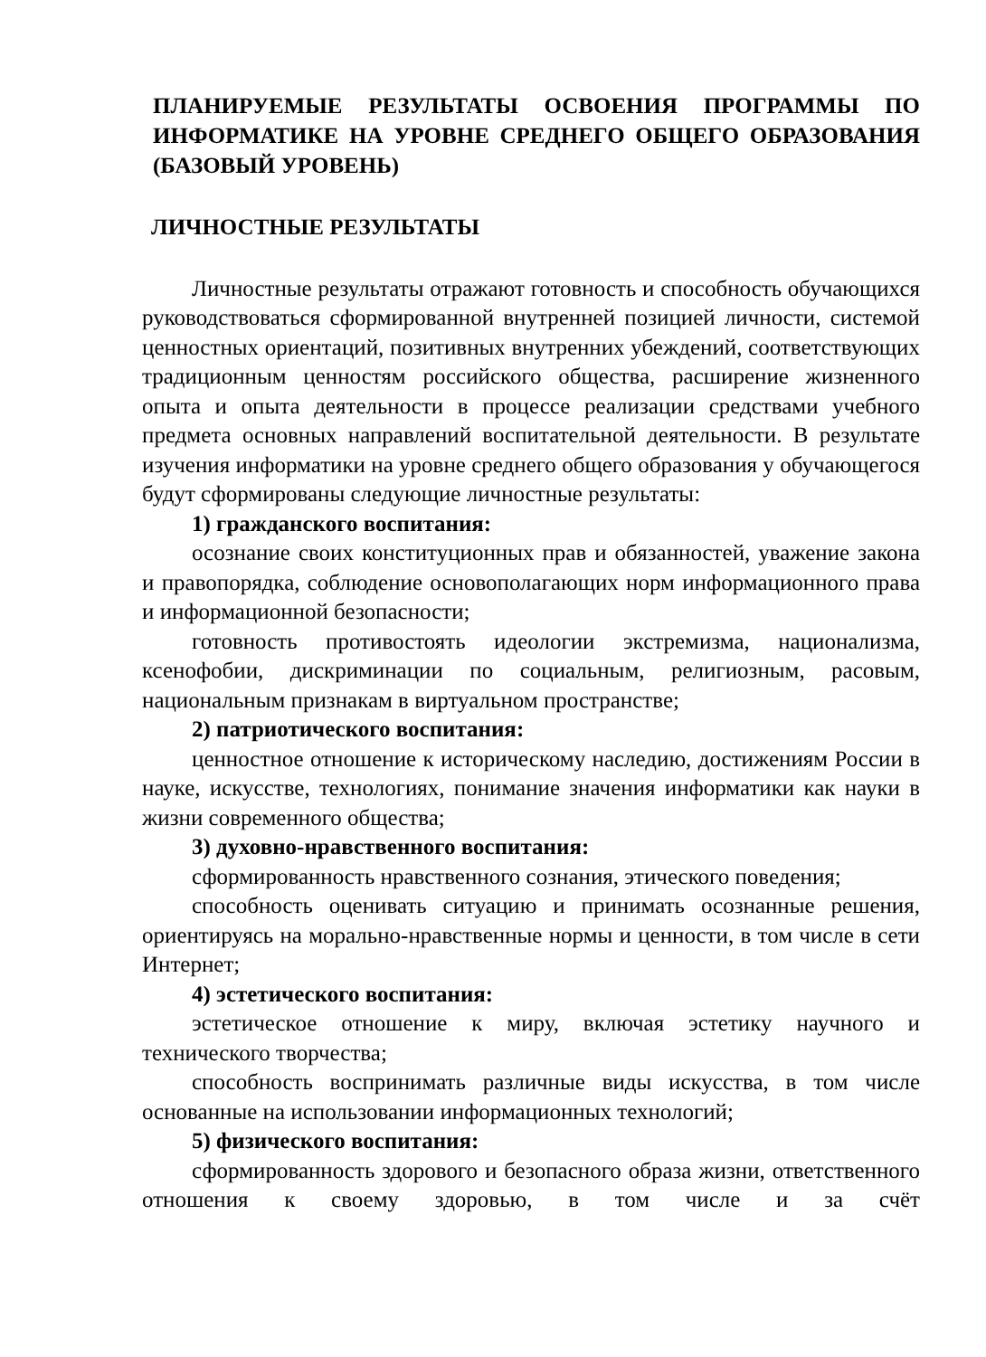ПЛАНИРУЕМЫЕ РЕЗУЛЬТАТЫ ОСВОЕНИЯ ПРОГРАММЫ ПО ИНФОРМАТИКЕ НА УРОВНЕ СРЕДНЕГО ОБЩЕГО ОБРАЗОВАНИЯ (БАЗОВЫЙ УРОВЕНЬ)
ЛИЧНОСТНЫЕ РЕЗУЛЬТАТЫ
Личностные результаты отражают готовность и способность обучающихся руководствоваться сформированной внутренней позицией личности, системой ценностных ориентаций, позитивных внутренних убеждений, соответствующих традиционным ценностям российского общества, расширение жизненного опыта и опыта деятельности в процессе реализации средствами учебного предмета основных направлений воспитательной деятельности. В результате изучения информатики на уровне среднего общего образования у обучающегося будут сформированы следующие личностные результаты:
1) гражданского воспитания:
осознание своих конституционных прав и обязанностей, уважение закона и правопорядка, соблюдение основополагающих норм информационного права и информационной безопасности;
готовность противостоять идеологии экстремизма, национализма, ксенофобии, дискриминации по социальным, религиозным, расовым, национальным признакам в виртуальном пространстве;
2) патриотического воспитания:
ценностное отношение к историческому наследию, достижениям России в науке, искусстве, технологиях, понимание значения информатики как науки в жизни современного общества;
3) духовно-нравственного воспитания:
сформированность нравственного сознания, этического поведения;
способность оценивать ситуацию и принимать осознанные решения, ориентируясь на морально-нравственные нормы и ценности, в том числе в сети Интернет;
4) эстетического воспитания:
эстетическое отношение к миру, включая эстетику научного и технического творчества;
способность воспринимать различные виды искусства, в том числе основанные на использовании информационных технологий;
5) физического воспитания:
сформированность здорового и безопасного образа жизни, ответственного отношения к своему здоровью, в том числе и за счёт